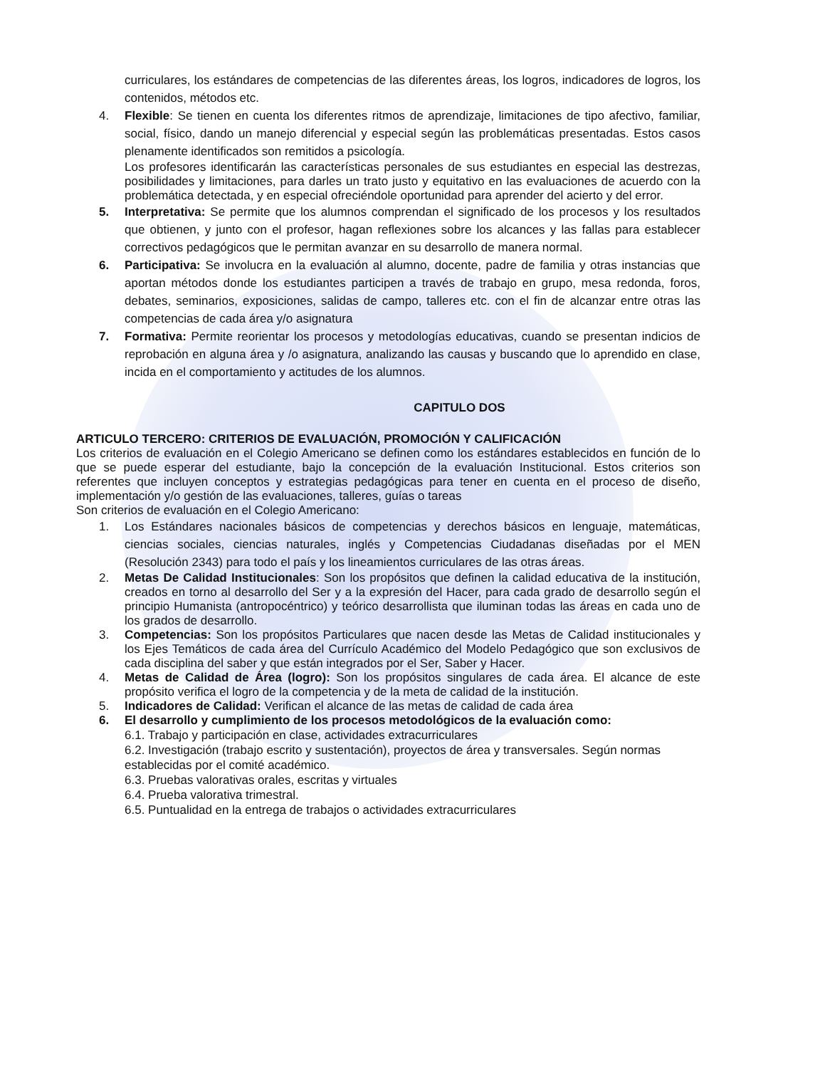curriculares, los estándares de competencias de las diferentes áreas, los logros, indicadores de logros, los contenidos, métodos etc.
4. Flexible: Se tienen en cuenta los diferentes ritmos de aprendizaje, limitaciones de tipo afectivo, familiar, social, físico, dando un manejo diferencial y especial según las problemáticas presentadas. Estos casos plenamente identificados son remitidos a psicología.
Los profesores identificarán las características personales de sus estudiantes en especial las destrezas, posibilidades y limitaciones, para darles un trato justo y equitativo en las evaluaciones de acuerdo con la problemática detectada, y en especial ofreciéndole oportunidad para aprender del acierto y del error.
5. Interpretativa: Se permite que los alumnos comprendan el significado de los procesos y los resultados que obtienen, y junto con el profesor, hagan reflexiones sobre los alcances y las fallas para establecer correctivos pedagógicos que le permitan avanzar en su desarrollo de manera normal.
6. Participativa: Se involucra en la evaluación al alumno, docente, padre de familia y otras instancias que aportan métodos donde los estudiantes participen a través de trabajo en grupo, mesa redonda, foros, debates, seminarios, exposiciones, salidas de campo, talleres etc. con el fin de alcanzar entre otras las competencias de cada área y/o asignatura
7. Formativa: Permite reorientar los procesos y metodologías educativas, cuando se presentan indicios de reprobación en alguna área y /o asignatura, analizando las causas y buscando que lo aprendido en clase, incida en el comportamiento y actitudes de los alumnos.
CAPITULO DOS
ARTICULO TERCERO: CRITERIOS DE EVALUACIÓN, PROMOCIÓN Y CALIFICACIÓN
Los criterios de evaluación en el Colegio Americano se definen como los estándares establecidos en función de lo que se puede esperar del estudiante, bajo la concepción de la evaluación Institucional. Estos criterios son referentes que incluyen conceptos y estrategias pedagógicas para tener en cuenta en el proceso de diseño, implementación y/o gestión de las evaluaciones, talleres, guías o tareas
Son criterios de evaluación en el Colegio Americano:
1. Los Estándares nacionales básicos de competencias y derechos básicos en lenguaje, matemáticas, ciencias sociales, ciencias naturales, inglés y Competencias Ciudadanas diseñadas por el MEN (Resolución 2343) para todo el país y los lineamientos curriculares de las otras áreas.
2. Metas De Calidad Institucionales: Son los propósitos que definen la calidad educativa de la institución, creados en torno al desarrollo del Ser y a la expresión del Hacer, para cada grado de desarrollo según el principio Humanista (antropocéntrico) y teórico desarrollista que iluminan todas las áreas en cada uno de los grados de desarrollo.
3. Competencias: Son los propósitos Particulares que nacen desde las Metas de Calidad institucionales y los Ejes Temáticos de cada área del Currículo Académico del Modelo Pedagógico que son exclusivos de cada disciplina del saber y que están integrados por el Ser, Saber y Hacer.
4. Metas de Calidad de Área (logro): Son los propósitos singulares de cada área. El alcance de este propósito verifica el logro de la competencia y de la meta de calidad de la institución.
5. Indicadores de Calidad: Verifican el alcance de las metas de calidad de cada área
6. El desarrollo y cumplimiento de los procesos metodológicos de la evaluación como:
6.1. Trabajo y participación en clase, actividades extracurriculares
6.2. Investigación (trabajo escrito y sustentación), proyectos de área y transversales. Según normas establecidas por el comité académico.
6.3. Pruebas valorativas orales, escritas y virtuales
6.4. Prueba valorativa trimestral.
6.5. Puntualidad en la entrega de trabajos o actividades extracurriculares